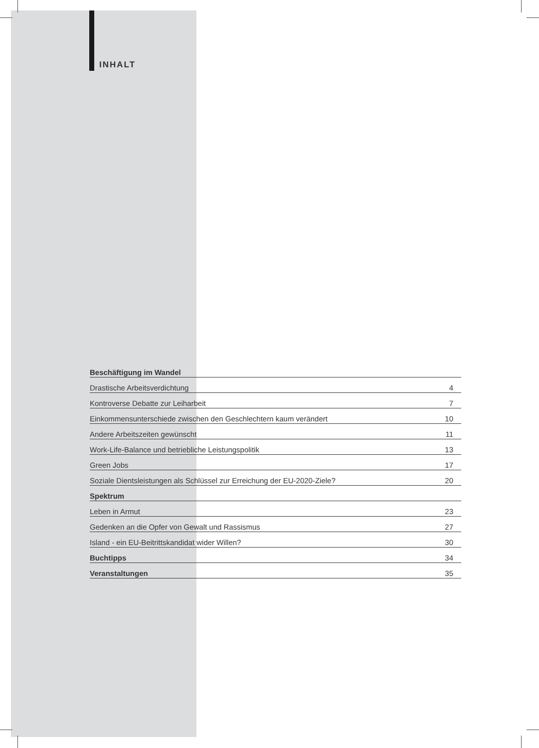INHALT
Beschäftigung im Wandel
Drastische Arbeitsverdichtung 4
Kontroverse Debatte zur Leiharbeit 7
Einkommensunterschiede zwischen den Geschlechtern kaum verändert 10
Andere Arbeitszeiten gewünscht 11
Work-Life-Balance und betriebliche Leistungspolitik 13
Green Jobs 17
Soziale Dientsleistungen als Schlüssel zur Erreichung der EU-2020-Ziele? 20
Spektrum
Leben in Armut 23
Gedenken an die Opfer von Gewalt und Rassismus 27
Island - ein EU-Beitrittskandidat wider Willen? 30
Buchtipps 34
Veranstaltungen 35